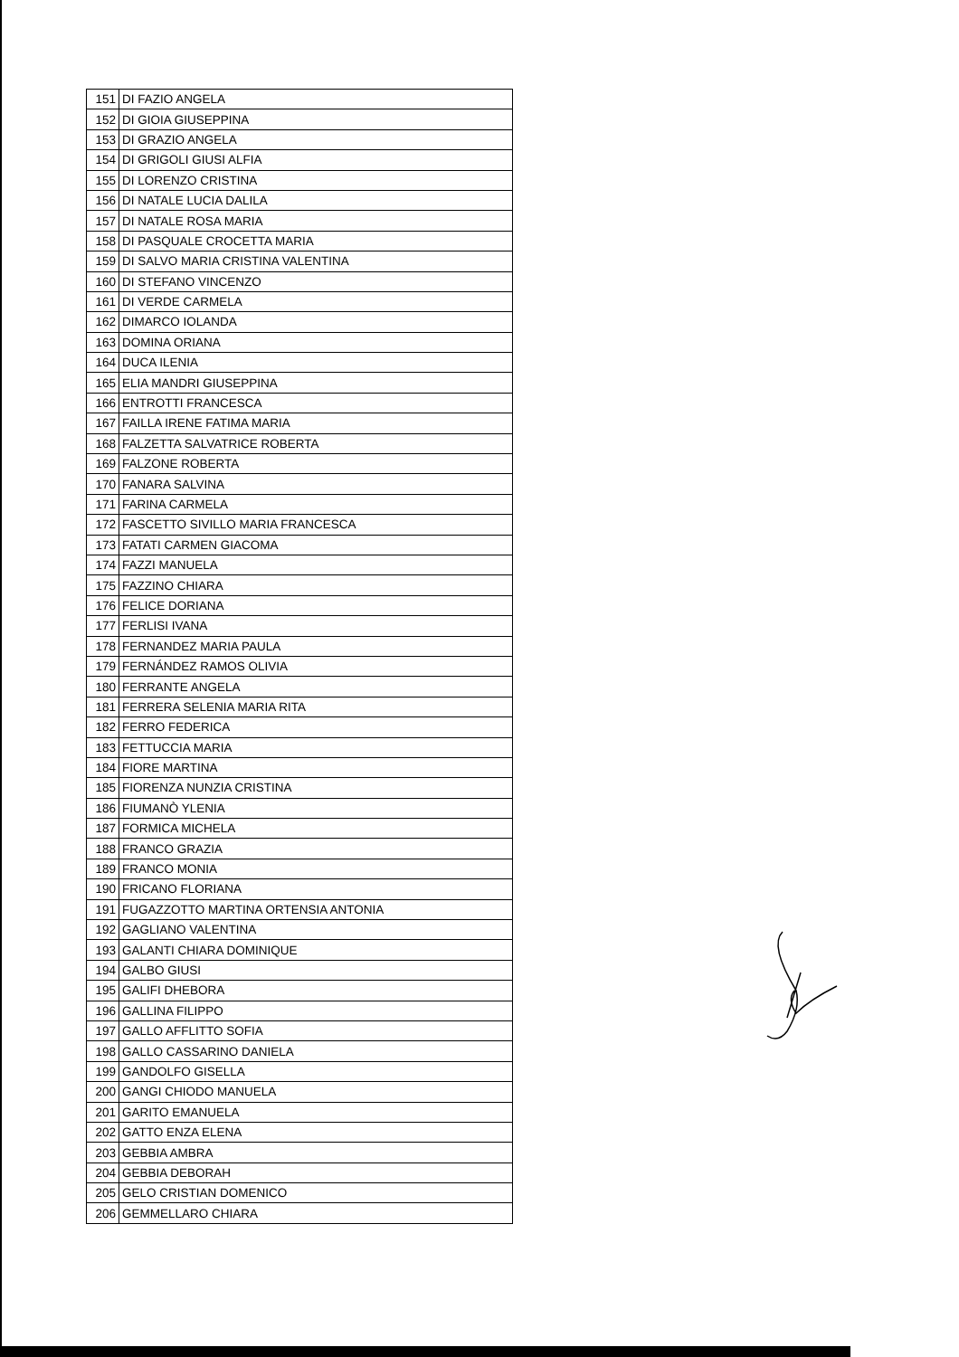| 151 | DI FAZIO ANGELA |
| 152 | DI GIOIA GIUSEPPINA |
| 153 | DI GRAZIO ANGELA |
| 154 | DI GRIGOLI GIUSI ALFIA |
| 155 | DI LORENZO CRISTINA |
| 156 | DI NATALE LUCIA DALILA |
| 157 | DI NATALE ROSA MARIA |
| 158 | DI PASQUALE CROCETTA MARIA |
| 159 | DI SALVO MARIA CRISTINA VALENTINA |
| 160 | DI STEFANO VINCENZO |
| 161 | DI VERDE CARMELA |
| 162 | DIMARCO IOLANDA |
| 163 | DOMINA ORIANA |
| 164 | DUCA ILENIA |
| 165 | ELIA MANDRI GIUSEPPINA |
| 166 | ENTROTTI FRANCESCA |
| 167 | FAILLA IRENE FATIMA MARIA |
| 168 | FALZETTA SALVATRICE ROBERTA |
| 169 | FALZONE ROBERTA |
| 170 | FANARA SALVINA |
| 171 | FARINA CARMELA |
| 172 | FASCETTO SIVILLO MARIA FRANCESCA |
| 173 | FATATI CARMEN GIACOMA |
| 174 | FAZZI MANUELA |
| 175 | FAZZINO CHIARA |
| 176 | FELICE DORIANA |
| 177 | FERLISI IVANA |
| 178 | FERNANDEZ MARIA PAULA |
| 179 | FERNÁNDEZ RAMOS OLIVIA |
| 180 | FERRANTE ANGELA |
| 181 | FERRERA SELENIA MARIA RITA |
| 182 | FERRO FEDERICA |
| 183 | FETTUCCIA MARIA |
| 184 | FIORE MARTINA |
| 185 | FIORENZA NUNZIA CRISTINA |
| 186 | FIUMANÒ YLENIA |
| 187 | FORMICA MICHELA |
| 188 | FRANCO GRAZIA |
| 189 | FRANCO MONIA |
| 190 | FRICANO FLORIANA |
| 191 | FUGAZZOTTO MARTINA ORTENSIA ANTONIA |
| 192 | GAGLIANO VALENTINA |
| 193 | GALANTI CHIARA DOMINIQUE |
| 194 | GALBO GIUSI |
| 195 | GALIFI DHEBORA |
| 196 | GALLINA FILIPPO |
| 197 | GALLO AFFLITTO SOFIA |
| 198 | GALLO CASSARINO DANIELA |
| 199 | GANDOLFO GISELLA |
| 200 | GANGI CHIODO MANUELA |
| 201 | GARITO EMANUELA |
| 202 | GATTO ENZA ELENA |
| 203 | GEBBIA AMBRA |
| 204 | GEBBIA DEBORAH |
| 205 | GELO CRISTIAN DOMENICO |
| 206 | GEMMELLARO CHIARA |